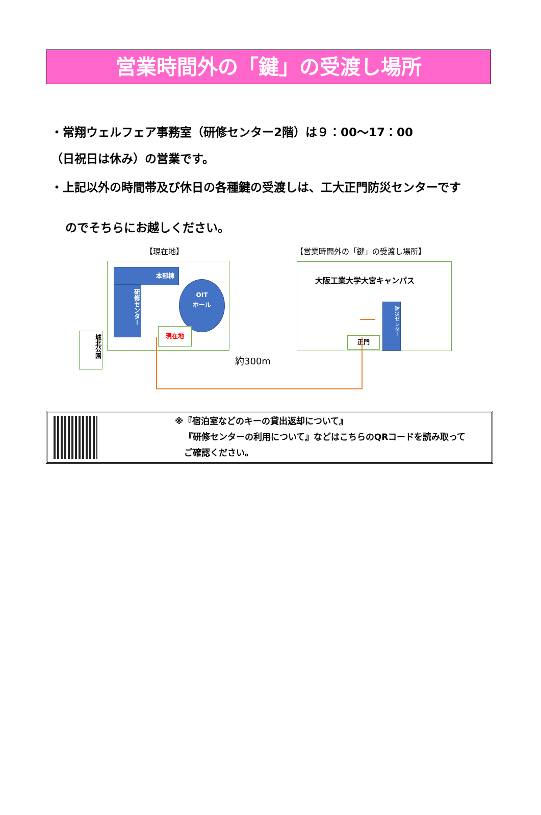営業時間外の「鍵」の受渡し場所
・常翔ウェルフェア事務室（研修センター2階）は９：00～17：00
（日祝日は休み）の営業です。
・上記以外の時間帯及び休日の各種鍵の受渡しは、工大正門防災センターです
のでそちらにお越しください。
【現在地】 【営業時間外の「鍵」の受渡し場所】
本部棟
研修センター
OIT
ホール
現在地
城北公園
大阪工業大学大宮キャンパス
正門
防災センター
約300m
※『宿泊室などのキーの貸出返却について』
『研修センターの利用について』などはこちらのQRコードを読み取って
ご確認ください。